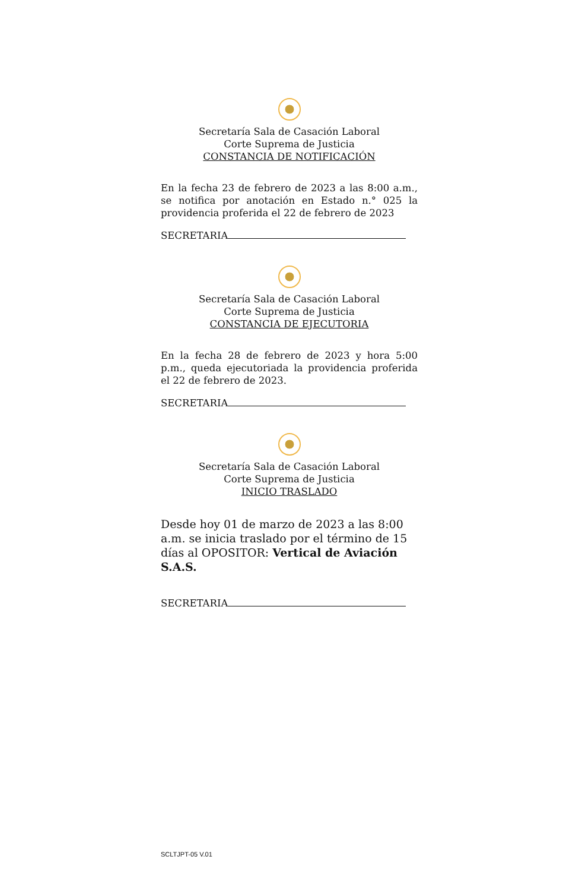Secretaría Sala de Casación Laboral
Corte Suprema de Justicia
CONSTANCIA DE NOTIFICACIÓN
En la fecha 23 de febrero de 2023 a las 8:00 a.m., se notifica por anotación en Estado n.° 025 la providencia proferida el 22 de febrero de 2023
SECRETARIA
Secretaría Sala de Casación Laboral
Corte Suprema de Justicia
CONSTANCIA DE EJECUTORIA
En la fecha 28 de febrero de 2023 y hora 5:00 p.m., queda ejecutoriada la providencia proferida el 22 de febrero de 2023.
SECRETARIA
Secretaría Sala de Casación Laboral
Corte Suprema de Justicia
INICIO TRASLADO
Desde hoy 01 de marzo de 2023 a las 8:00 a.m. se inicia traslado por el término de 15 días al OPOSITOR: Vertical de Aviación S.A.S.
SECRETARIA
SCLTJPT-05 V.01